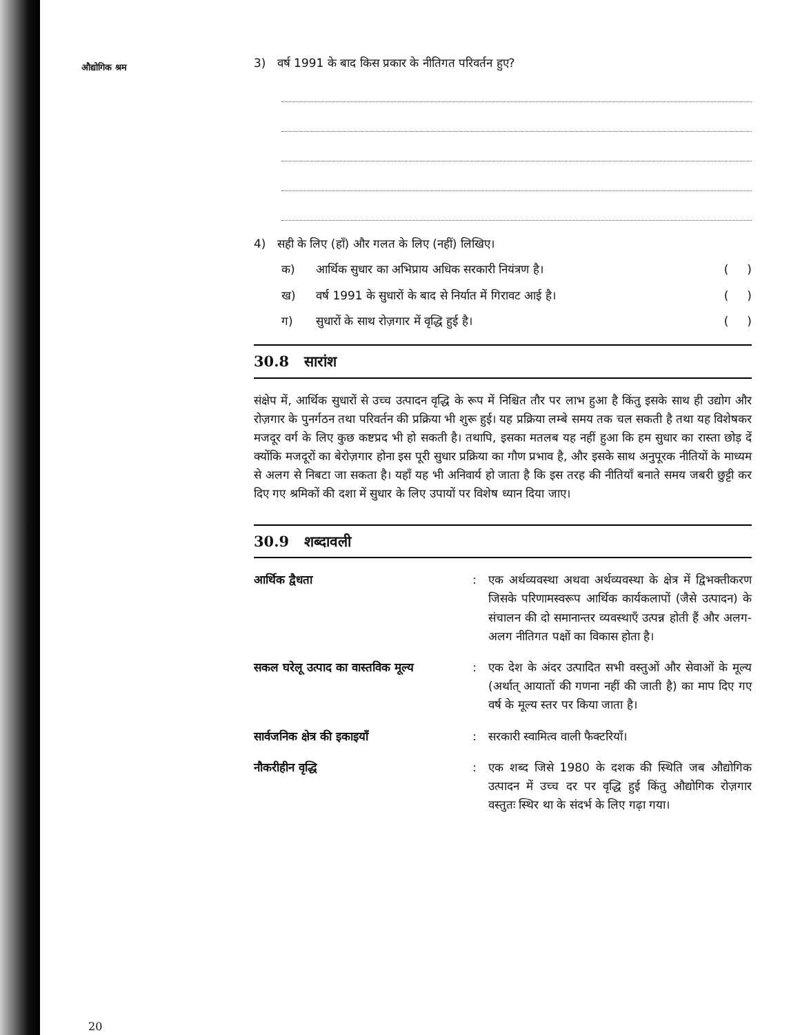औद्योगिक श्रम
3) वर्ष 1991 के बाद किस प्रकार के नीतिगत परिवर्तन हुए?
4) सही के लिए (हाँ) और गलत के लिए (नहीं) लिखिए।
क) आर्थिक सुधार का अभिप्राय अधिक सरकारी नियंत्रण है। ( )
ख) वर्ष 1991 के सुधारों के बाद से निर्यात में गिरावट आई है। ( )
ग) सुधारों के साथ रोज़गार में वृद्धि हुई है। ( )
30.8 सारांश
संक्षेप में, आर्थिक सुधारों से उच्च उत्पादन वृद्धि के रूप में निश्चित तौर पर लाभ हुआ है किंतु इसके साथ ही उद्योग और रोज़गार के पुनर्गठन तथा परिवर्तन की प्रक्रिया भी शुरू हुई। यह प्रक्रिया लम्बे समय तक चल सकती है तथा यह विशेषकर मजदूर वर्ग के लिए कुछ कष्टप्रद भी हो सकती है। तथापि, इसका मतलब यह नहीं हुआ कि हम सुधार का रास्ता छोड़ दें क्योंकि मजदूरों का बेरोज़गार होना इस पूरी सुधार प्रक्रिया का गौण प्रभाव है, और इसके साथ अनुपूरक नीतियों के माध्यम से अलग से निबटा जा सकता है। यहाँ यह भी अनिवार्य हो जाता है कि इस तरह की नीतियाँ बनाते समय जबरी छुट्टी कर दिए गए श्रमिकों की दशा में सुधार के लिए उपायों पर विशेष ध्यान दिया जाए।
30.9 शब्दावली
आर्थिक द्वैधता : एक अर्थव्यवस्था अथवा अर्थव्यवस्था के क्षेत्र में द्विभक्तीकरण जिसके परिणामस्वरूप आर्थिक कार्यकलापों (जैसे उत्पादन) के संचालन की दो समानान्तर व्यवस्थाएँ उत्पन्न होती हैं और अलग-अलग नीतिगत पक्षों का विकास होता है।
सकल घरेलू उत्पाद का वास्तविक मूल्य
: एक देश के अंदर उत्पादित सभी वस्तुओं और सेवाओं के मूल्य (अर्थात् आयातों की गणना नहीं की जाती है) का माप दिए गए वर्ष के मूल्य स्तर पर किया जाता है।
सार्वजनिक क्षेत्र की इकाइयाँ : सरकारी स्वामित्व वाली फैक्टरियाँ।
नौकरीहीन वृद्धि : एक शब्द जिसे 1980 के दशक की स्थिति जब औद्योगिक उत्पादन में उच्च दर पर वृद्धि हुई किंतु औद्योगिक रोज़गार वस्तुतः स्थिर था के संदर्भ के लिए गढ़ा गया।
20